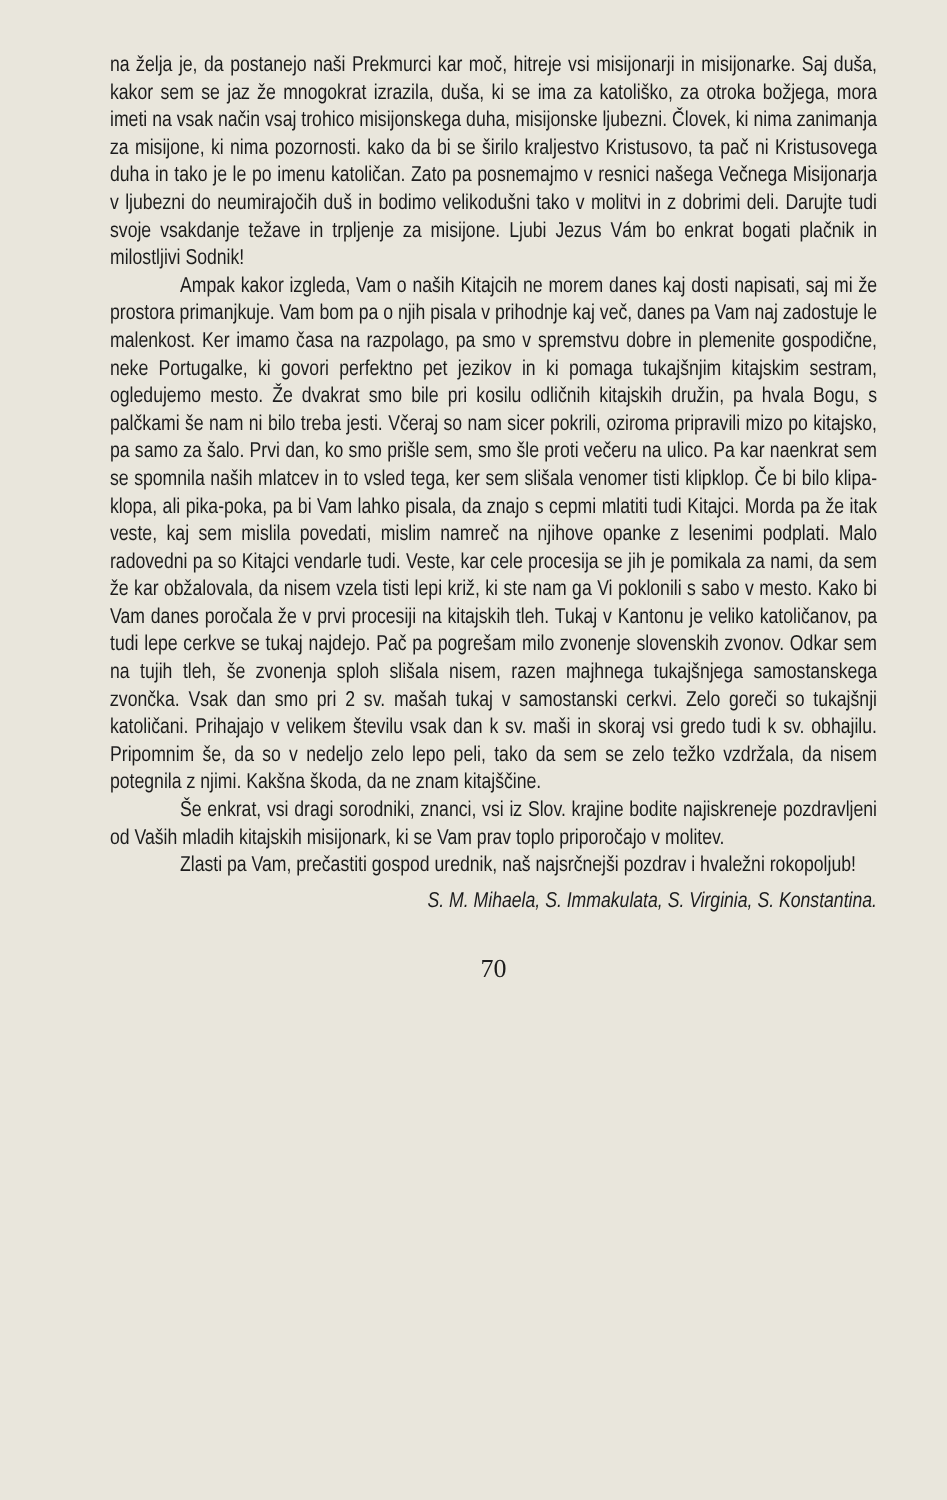na želja je, da postanejo naši Prekmurci kar moč, hitreje vsi misijonarji in misijonarke. Saj duša, kakor sem se jaz že mnogokrat izrazila, duša, ki se ima za katoliško, za otroka božjega, mora imeti na vsak način vsaj trohico misijonskega duha, misijonske ljubezni. Človek, ki nima zanimanja za misijone, ki nima pozornosti. kako da bi se širilo kraljestvo Kristusovo, ta pač ni Kristusovega duha in tako je le po imenu katoličan. Zato pa posnemajmo v resnici našega Večnega Misijonarja v ljubezni do neumirajočih duš in bodimo velikodušni tako v molitvi in z dobrimi deli. Darujte tudi svoje vsakdanje težave in trpljenje za misijone. Ljubi Jezus Vám bo enkrat bogati plačnik in milostljivi Sodnik!
Ampak kakor izgleda, Vam o naših Kitajcih ne morem danes kaj dosti napisati, saj mi že prostora primanjkuje. Vam bom pa o njih pisala v prihodnje kaj več, danes pa Vam naj zadostuje le malenkost. Ker imamo časa na razpolago, pa smo v spremstvu dobre in plemenite gospodične, neke Portugalke, ki govori perfektno pet jezikov in ki pomaga tukajšnjim kitajskim sestram, ogledujemo mesto. Že dvakrat smo bile pri kosilu odličnih kitajskih družin, pa hvala Bogu, s palčkami še nam ni bilo treba jesti. Včeraj so nam sicer pokrili, oziroma pripravili mizo po kitajsko, pa samo za šalo. Prvi dan, ko smo prišle sem, smo šle proti večeru na ulico. Pa kar naenkrat sem se spomnila naših mlatcev in to vsled tega, ker sem slišala venomer tisti klipklop. Če bi bilo klipa-klopa, ali pika-poka, pa bi Vam lahko pisala, da znajo s cepmi mlatiti tudi Kitajci. Morda pa že itak veste, kaj sem mislila povedati, mislim namreč na njihove opanke z lesenimi podplati. Malo radovedni pa so Kitajci vendarle tudi. Veste, kar cele procesija se jih je pomikala za nami, da sem že kar obžalovala, da nisem vzela tisti lepi križ, ki ste nam ga Vi poklonili s sabo v mesto. Kako bi Vam danes poročala že v prvi procesiji na kitajskih tleh. Tukaj v Kantonu je veliko katoličanov, pa tudi lepe cerkve se tukaj najdejo. Pač pa pogrešam milo zvonenje slovenskih zvonov. Odkar sem na tujih tleh, še zvonenja sploh slišala nisem, razen majhnega tukajšnjega samostanskega zvončka. Vsak dan smo pri 2 sv. mašah tukaj v samostanski cerkvi. Zelo goreči so tukajšnji katoličani. Prihajajo v velikem številu vsak dan k sv. maši in skoraj vsi gredo tudi k sv. obhajilu. Pripomnim še, da so v nedeljo zelo lepo peli, tako da sem se zelo težko vzdržala, da nisem potegnila z njimi. Kakšna škoda, da ne znam kitajščine.
Še enkrat, vsi dragi sorodniki, znanci, vsi iz Slov. krajine bodite najiskreneje pozdravljeni od Vaših mladih kitajskih misijonark, ki se Vam prav toplo priporočajo v molitev.
Zlasti pa Vam, prečastiti gospod urednik, naš najsrčnejši pozdrav i hvaležni rokopoljub!
S. M. Mihaela, S. Immakulata, S. Virginia, S. Konstantina.
70